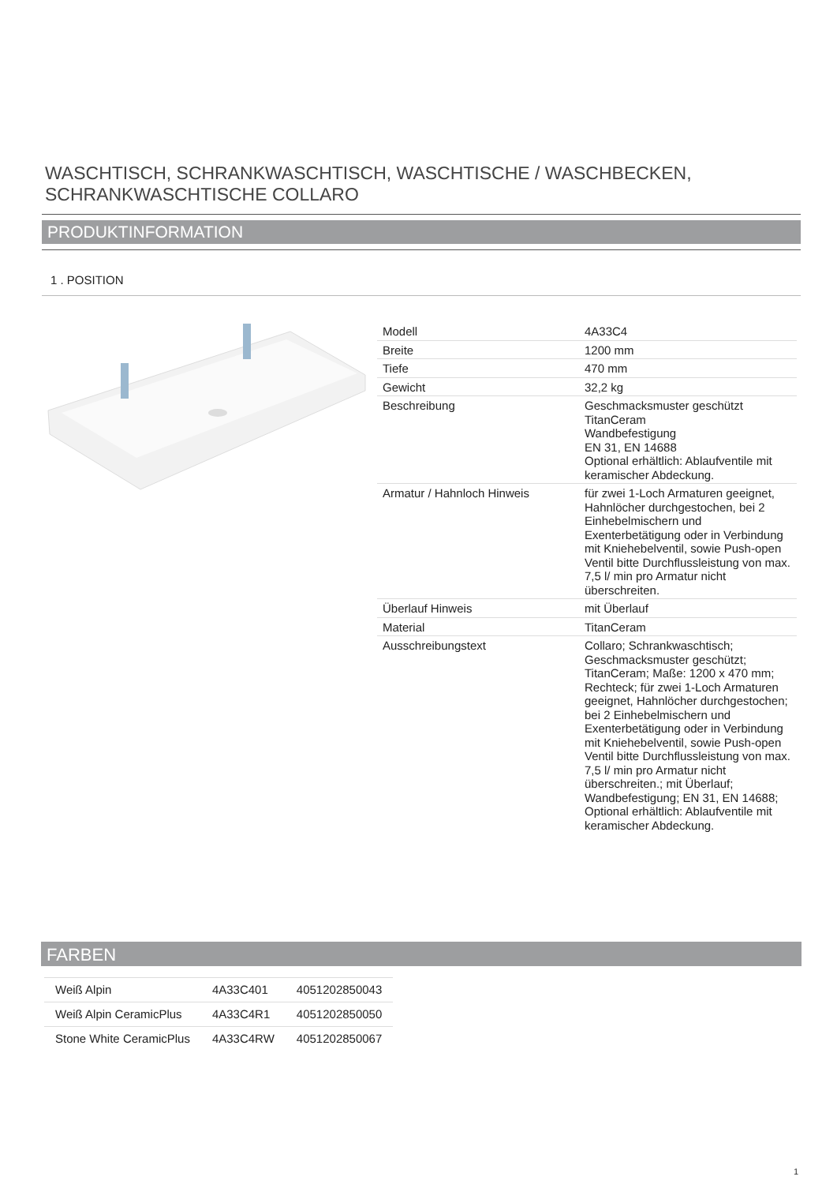WASCHTISCH, SCHRANKWASCHTISCH, WASCHTISCHE / WASCHBECKEN, SCHRANKWASCHTISCHE COLLARO
PRODUKTINFORMATION
1 . POSITION
| Modell | 4A33C4 |
| Breite | 1200 mm |
| Tiefe | 470 mm |
| Gewicht | 32,2 kg |
| Beschreibung | Geschmacksmuster geschützt TitanCeram Wandbefestigung EN 31, EN 14688 Optional erhältlich: Ablaufventile mit keramischer Abdeckung. |
| Armatur / Hahnloch Hinweis | für zwei 1-Loch Armaturen geeignet, Hahnlöcher durchgestochen, bei 2 Einhebelmischern und Exenterbetätigung oder in Verbindung mit Kniehebelventil, sowie Push-open Ventil bitte Durchflussleistung von max. 7,5 l/ min pro Armatur nicht überschreiten. |
| Überlauf Hinweis | mit Überlauf |
| Material | TitanCeram |
| Ausschreibungstext | Collaro; Schrankwaschtisch; Geschmacksmuster geschützt; TitanCeram; Maße: 1200 x 470 mm; Rechteck; für zwei 1-Loch Armaturen geeignet, Hahnlöcher durchgestochen; bei 2 Einhebelmischern und Exenterbetätigung oder in Verbindung mit Kniehebelventil, sowie Push-open Ventil bitte Durchflussleistung von max. 7,5 l/ min pro Armatur nicht überschreiten.; mit Überlauf; Wandbefestigung; EN 31, EN 14688; Optional erhältlich: Ablaufventile mit keramischer Abdeckung. |
FARBEN
| Weiß Alpin | 4A33C401 | 4051202850043 |
| Weiß Alpin CeramicPlus | 4A33C4R1 | 4051202850050 |
| Stone White CeramicPlus | 4A33C4RW | 4051202850067 |
1